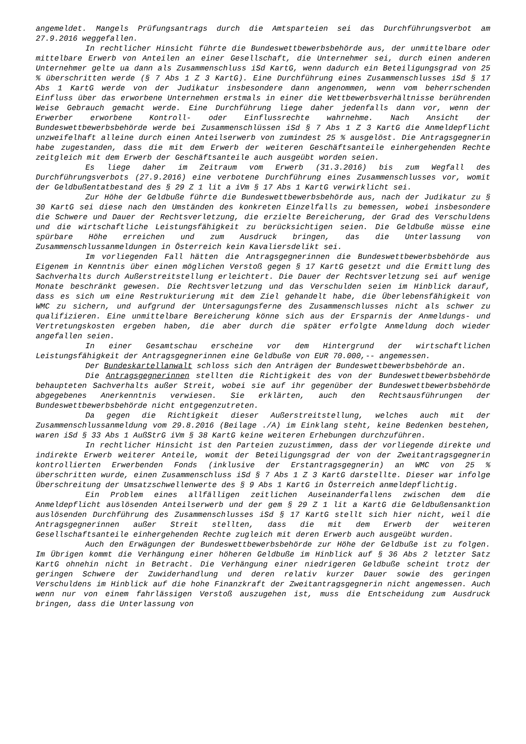angemeldet. Mangels Prüfungsantrags durch die Amtsparteien sei das Durchführungsverbot am 27.9.2016 weggefallen.
In rechtlicher Hinsicht führte die Bundeswettbewerbsbehörde aus, der unmittelbare oder mittelbare Erwerb von Anteilen an einer Gesellschaft, die Unternehmer sei, durch einen anderen Unternehmer gelte ua dann als Zusammenschluss iSd KartG, wenn dadurch ein Beteiligungsgrad von 25 % überschritten werde (§ 7 Abs 1 Z 3 KartG). Eine Durchführung eines Zusammenschlusses iSd § 17 Abs 1 KartG werde von der Judikatur insbesondere dann angenommen, wenn vom beherrschenden Einfluss über das erworbene Unternehmen erstmals in einer die Wettbewerbsverhältnisse berührenden Weise Gebrauch gemacht werde. Eine Durchführung liege daher jedenfalls dann vor, wenn der Erwerber erworbene Kontroll- oder Einflussrechte wahrnehme. Nach Ansicht der Bundeswettbewerbsbehörde werde bei Zusammenschlüssen iSd § 7 Abs 1 Z 3 KartG die Anmeldepflicht unzweifelhaft alleine durch einen Anteilserwerb von zumindest 25 % ausgelöst. Die Antragsgegnerin habe zugestanden, dass die mit dem Erwerb der weiteren Geschäftsanteile einhergehenden Rechte zeitgleich mit dem Erwerb der Geschäftsanteile auch ausgeübt worden seien.
Es liege daher im Zeitraum vom Erwerb (31.3.2016) bis zum Wegfall des Durchführungsverbots (27.9.2016) eine verbotene Durchführung eines Zusammenschlusses vor, womit der Geldbußentatbestand des § 29 Z 1 lit a iVm § 17 Abs 1 KartG verwirklicht sei.
Zur Höhe der Geldbuße führte die Bundeswettbewerbsbehörde aus, nach der Judikatur zu § 30 KartG sei diese nach den Umständen des konkreten Einzelfalls zu bemessen, wobei insbesondere die Schwere und Dauer der Rechtsverletzung, die erzielte Bereicherung, der Grad des Verschuldens und die wirtschaftliche Leistungsfähigkeit zu berücksichtigen seien. Die Geldbuße müsse eine spürbare Höhe erreichen und zum Ausdruck bringen, das die Unterlassung von Zusammenschlussanmeldungen in Österreich kein Kavaliersdelikt sei.
Im vorliegenden Fall hätten die Antragsgegnerinnen die Bundeswettbewerbsbehörde aus Eigenem in Kenntnis über einen möglichen Verstoß gegen § 17 KartG gesetzt und die Ermittlung des Sachverhalts durch Außerstreitstellung erleichtert. Die Dauer der Rechtsverletzung sei auf wenige Monate beschränkt gewesen. Die Rechtsverletzung und das Verschulden seien im Hinblick darauf, dass es sich um eine Restrukturierung mit dem Ziel gehandelt habe, die Überlebensfähigkeit von WMC zu sichern, und aufgrund der Untersagungsferne des Zusammenschlusses nicht als schwer zu qualifizieren. Eine unmittelbare Bereicherung könne sich aus der Ersparnis der Anmeldungs- und Vertretungskosten ergeben haben, die aber durch die später erfolgte Anmeldung doch wieder angefallen seien.
In einer Gesamtschau erscheine vor dem Hintergrund der wirtschaftlichen Leistungsfähigkeit der Antragsgegnerinnen eine Geldbuße von EUR 70.000,-- angemessen.
Der Bundeskartellanwalt schloss sich den Anträgen der Bundeswettbewerbsbehörde an.
Die Antragsgegnerinnen stellten die Richtigkeit des von der Bundeswettbewerbsbehörde behaupteten Sachverhalts außer Streit, wobei sie auf ihr gegenüber der Bundeswettbewerbsbehörde abgegebenes Anerkenntnis verwiesen. Sie erklärten, auch den Rechtsausführungen der Bundeswettbewerbsbehörde nicht entgegenzutreten.
Da gegen die Richtigkeit dieser Außerstreitstellung, welches auch mit der Zusammenschlussanmeldung vom 29.8.2016 (Beilage ./A) im Einklang steht, keine Bedenken bestehen, waren iSd § 33 Abs 1 AußStrG iVm § 38 KartG keine weiteren Erhebungen durchzuführen.
In rechtlicher Hinsicht ist den Parteien zuzustimmen, dass der vorliegende direkte und indirekte Erwerb weiterer Anteile, womit der Beteiligungsgrad der von der Zweitantragsgegnerin kontrollierten Erwerbenden Fonds (inklusive der Erstantragsgegnerin) an WMC von 25 % überschritten wurde, einen Zusammenschluss iSd § 7 Abs 1 Z 3 KartG darstellte. Dieser war infolge Überschreitung der Umsatzschwellenwerte des § 9 Abs 1 KartG in Österreich anmeldepflichtig.
Ein Problem eines allfälligen zeitlichen Auseinanderfallens zwischen dem die Anmeldepflicht auslösenden Anteilserwerb und der gem § 29 Z 1 lit a KartG die Geldbußensanktion auslösenden Durchführung des Zusammenschlusses iSd § 17 KartG stellt sich hier nicht, weil die Antragsgegnerinnen außer Streit stellten, dass die mit dem Erwerb der weiteren Gesellschaftsanteile einhergehenden Rechte zugleich mit deren Erwerb auch ausgeübt wurden.
Auch den Erwägungen der Bundeswettbewerbsbehörde zur Höhe der Geldbuße ist zu folgen. Im Übrigen kommt die Verhängung einer höheren Geldbuße im Hinblick auf § 36 Abs 2 letzter Satz KartG ohnehin nicht in Betracht. Die Verhängung einer niedrigeren Geldbuße scheint trotz der geringen Schwere der Zuwiderhandlung und deren relativ kurzer Dauer sowie des geringen Verschuldens im Hinblick auf die hohe Finanzkraft der Zweitantragsgegnerin nicht angemessen. Auch wenn nur von einem fahrlässigen Verstoß auszugehen ist, muss die Entscheidung zum Ausdruck bringen, dass die Unterlassung von